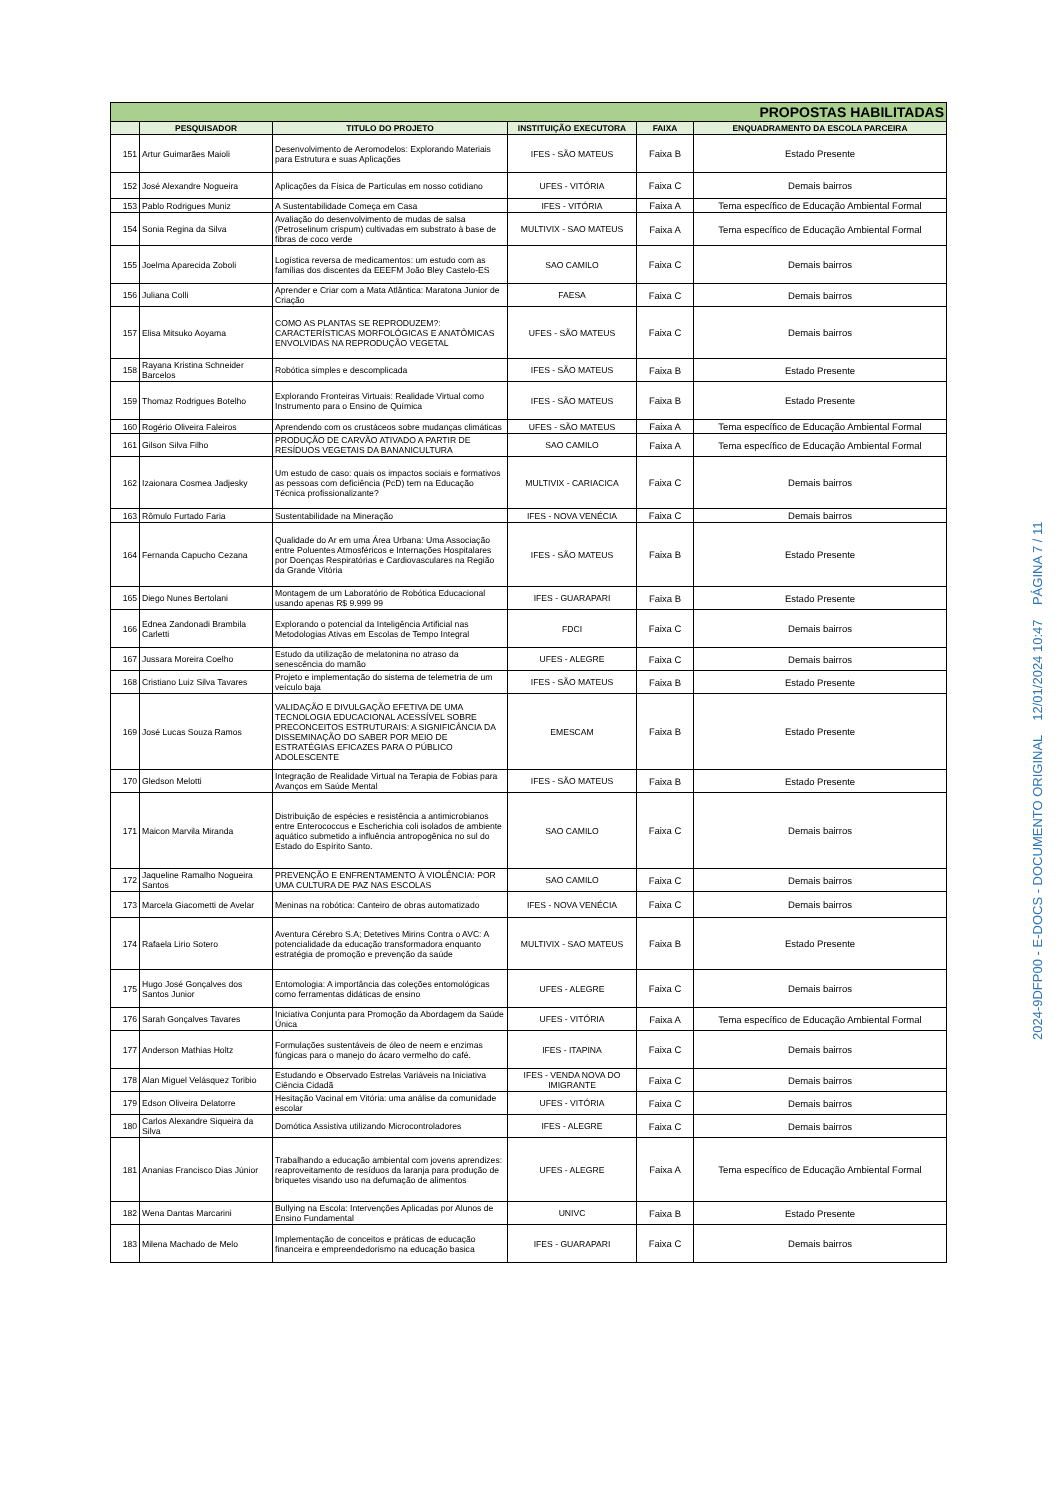| PROPOSTAS HABILITADAS | | | | | |
| | PESQUISADOR | TITULO DO PROJETO | INSTITUIÇÃO EXECUTORA | FAIXA | ENQUADRAMENTO DA ESCOLA PARCEIRA |
| 151 | Artur Guimarães Maioli | Desenvolvimento de Aeromodelos: Explorando Materiais para Estrutura e suas Aplicações | IFES - SÃO MATEUS | Faixa B | Estado Presente |
| 152 | José Alexandre Nogueira | Aplicações da Física de Partículas em nosso cotidiano | UFES - VITÓRIA | Faixa C | Demais bairros |
| 153 | Pablo Rodrigues Muniz | A Sustentabilidade Começa em Casa | IFES - VITÓRIA | Faixa A | Tema específico de Educação Ambiental Formal |
| 154 | Sonia Regina da Silva | Avaliação do desenvolvimento de mudas de salsa (Petroselinum crispum) cultivadas em substrato à base de fibras de coco verde | MULTIVIX - SAO MATEUS | Faixa A | Tema específico de Educação Ambiental Formal |
| 155 | Joelma Aparecida Zoboli | Logística reversa de medicamentos: um estudo com as famílias dos discentes da EEEFM João Bley Castelo-ES | SAO CAMILO | Faixa C | Demais bairros |
| 156 | Juliana Colli | Aprender e Criar com a Mata Atlântica: Maratona Junior de Criação | FAESA | Faixa C | Demais bairros |
| 157 | Elisa Mitsuko Aoyama | COMO AS PLANTAS SE REPRODUZEM?: CARACTERÍSTICAS MORFOLÓGICAS E ANATÔMICAS ENVOLVIDAS NA REPRODUÇÃO VEGETAL | UFES - SÃO MATEUS | Faixa C | Demais bairros |
| 158 | Rayana Kristina Schneider Barcelos | Robótica simples e descomplicada | IFES - SÃO MATEUS | Faixa B | Estado Presente |
| 159 | Thomaz Rodrigues Botelho | Explorando Fronteiras Virtuais: Realidade Virtual como Instrumento para o Ensino de Química | IFES - SÃO MATEUS | Faixa B | Estado Presente |
| 160 | Rogério Oliveira Faleiros | Aprendendo com os crustáceos sobre mudanças climáticas | UFES - SÃO MATEUS | Faixa A | Tema específico de Educação Ambiental Formal |
| 161 | Gilson Silva Filho | PRODUÇÃO DE CARVÃO ATIVADO A PARTIR DE RESÍDUOS VEGETAIS DA BANANICULTURA | SAO CAMILO | Faixa A | Tema específico de Educação Ambiental Formal |
| 162 | Izaionara Cosmea Jadjesky | Um estudo de caso: quais os impactos sociais e formativos as pessoas com deficiência (PcD) tem na Educação Técnica profissionalizante? | MULTIVIX - CARIACICA | Faixa C | Demais bairros |
| 163 | Rômulo Furtado Faria | Sustentabilidade na Mineração | IFES - NOVA VENÉCIA | Faixa C | Demais bairros |
| 164 | Fernanda Capucho Cezana | Qualidade do Ar em uma Área Urbana: Uma Associação entre Poluentes Atmosféricos e Internações Hospitalares por Doenças Respiratórias e Cardiovasculares na Região da Grande Vitória | IFES - SÃO MATEUS | Faixa B | Estado Presente |
| 165 | Diego Nunes Bertolani | Montagem de um Laboratório de Robótica Educacional usando apenas R$ 9.999 99 | IFES - GUARAPARI | Faixa B | Estado Presente |
| 166 | Ednea Zandonadi Brambila Carletti | Explorando o potencial da Inteligência Artificial nas Metodologias Ativas em Escolas de Tempo Integral | FDCI | Faixa C | Demais bairros |
| 167 | Jussara Moreira Coelho | Estudo da utilização de melatonina no atraso da senescência do mamão | UFES - ALEGRE | Faixa C | Demais bairros |
| 168 | Cristiano Luiz Silva Tavares | Projeto e implementação do sistema de telemetria de um veículo baja | IFES - SÃO MATEUS | Faixa B | Estado Presente |
| 169 | José Lucas Souza Ramos | VALIDAÇÃO E DIVULGAÇÃO EFETIVA DE UMA TECNOLOGIA EDUCACIONAL ACESSÍVEL SOBRE PRECONCEITOS ESTRUTURAIS: A SIGNIFICÂNCIA DA DISSEMINAÇÃO DO SABER POR MEIO DE ESTRATÉGIAS EFICAZES PARA O PÚBLICO ADOLESCENTE | EMESCAM | Faixa B | Estado Presente |
| 170 | Gledson Melotti | Integração de Realidade Virtual na Terapia de Fobias para Avanços em Saúde Mental | IFES - SÃO MATEUS | Faixa B | Estado Presente |
| 171 | Maicon Marvila Miranda | Distribuição de espécies e resistência a antimicrobianos entre Enterococcus e Escherichia coli isolados de ambiente aquático submetido a influência antropogênica no sul do Estado do Espírito Santo. | SAO CAMILO | Faixa C | Demais bairros |
| 172 | Jaqueline Ramalho Nogueira Santos | PREVENÇÃO E ENFRENTAMENTO À VIOLÊNCIA: POR UMA CULTURA DE PAZ NAS ESCOLAS | SAO CAMILO | Faixa C | Demais bairros |
| 173 | Marcela Giacometti de Avelar | Meninas na robótica: Canteiro de obras automatizado | IFES - NOVA VENÉCIA | Faixa C | Demais bairros |
| 174 | Rafaela Lirio Sotero | Aventura Cérebro S.A; Detetives Mirins Contra o AVC: A potencialidade da educação transformadora enquanto estratégia de promoção e prevenção da saúde | MULTIVIX - SAO MATEUS | Faixa B | Estado Presente |
| 175 | Hugo José Gonçalves dos Santos Junior | Entomologia: A importância das coleções entomológicas como ferramentas didáticas de ensino | UFES - ALEGRE | Faixa C | Demais bairros |
| 176 | Sarah Gonçalves Tavares | Iniciativa Conjunta para Promoção da Abordagem da Saúde Única | UFES - VITÓRIA | Faixa A | Tema específico de Educação Ambiental Formal |
| 177 | Anderson Mathias Holtz | Formulações sustentáveis de óleo de neem e enzimas fúngicas para o manejo do ácaro vermelho do café. | IFES - ITAPINA | Faixa C | Demais bairros |
| 178 | Alan Miguel Velásquez Toribio | Estudando e Observado Estrelas Variáveis na Iniciativa Ciência Cidadã | IFES - VENDA NOVA DO IMIGRANTE | Faixa C | Demais bairros |
| 179 | Edson Oliveira Delatorre | Hesitação Vacinal em Vitória: uma análise da comunidade escolar | UFES - VITÓRIA | Faixa C | Demais bairros |
| 180 | Carlos Alexandre Siqueira da Silva | Domótica Assistiva utilizando Microcontroladores | IFES - ALEGRE | Faixa C | Demais bairros |
| 181 | Ananias Francisco Dias Júnior | Trabalhando a educação ambiental com jovens aprendizes: reaproveitamento de resíduos da laranja para produção de briquetes visando uso na defumação de alimentos | UFES - ALEGRE | Faixa A | Tema específico de Educação Ambiental Formal |
| 182 | Wena Dantas Marcarini | Bullying na Escola: Intervenções Aplicadas por Alunos de Ensino Fundamental | UNIVC | Faixa B | Estado Presente |
| 183 | Milena Machado de Melo | Implementação de conceitos e práticas de educação financeira e empreendedorismo na educação basica | IFES - GUARAPARI | Faixa C | Demais bairros |
2024-9DFP00 - E-DOCS - DOCUMENTO ORIGINAL 12/01/2024 10:47 PÁGINA 7 / 11